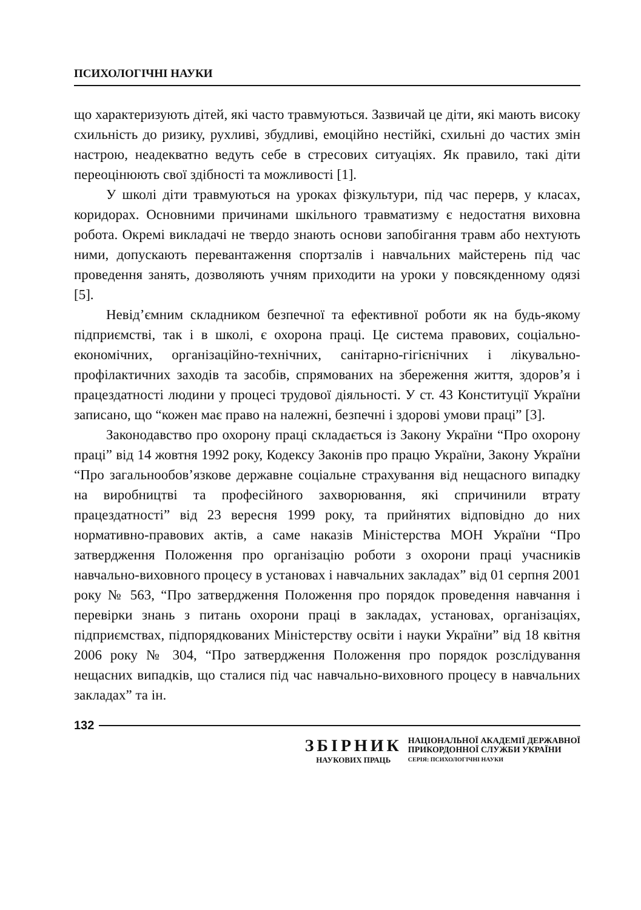ПСИХОЛОГІЧНІ НАУКИ
що характеризують дітей, які часто травмуються. Зазвичай це діти, які мають високу схильність до ризику, рухливі, збудливі, емоційно нестійкі, схильні до частих змін настрою, неадекватно ведуть себе в стресових ситуаціях. Як правило, такі діти переоцінюють свої здібності та можливості [1].
У школі діти травмуються на уроках фізкультури, під час перерв, у класах, коридорах. Основними причинами шкільного травматизму є недостатня виховна робота. Окремі викладачі не твердо знають основи запобігання травм або нехтують ними, допускають перевантаження спортзалів і навчальних майстерень під час проведення занять, дозволяють учням приходити на уроки у повсякденному одязі [5].
Невід’ємним складником безпечної та ефективної роботи як на будь-якому підприємстві, так і в школі, є охорона праці. Це система правових, соціально-економічних, організаційно-технічних, санітарно-гігієнічних і лікувально-профілактичних заходів та засобів, спрямованих на збереження життя, здоров’я і працездатності людини у процесі трудової діяльності. У ст. 43 Конституції України записано, що “кожен має право на належні, безпечні і здорові умови праці” [3].
Законодавство про охорону праці складається із Закону України “Про охорону праці” від 14 жовтня 1992 року, Кодексу Законів про працю України, Закону України “Про загальнообов’язкове державне соціальне страхування від нещасного випадку на виробництві та професійного захворювання, які спричинили втрату працездатності” від 23 вересня 1999 року, та прийнятих відповідно до них нормативно-правових актів, а саме наказів Міністерства МОН України “Про затвердження Положення про організацію роботи з охорони праці учасників навчально-виховного процесу в установах і навчальних закладах” від 01 серпня 2001 року № 563, “Про затвердження Положення про порядок проведення навчання і перевірки знань з питань охорони праці в закладах, установах, організаціях, підприємствах, підпорядкованих Міністерству освіти і науки України” від 18 квітня 2006 року № 304, “Про затвердження Положення про порядок розслідування нещасних випадків, що сталися під час навчально-виховного процесу в навчальних закладах” та ін.
132
ЗБІРНИК
НАУКОВИХ ПРАЦЬ
НАЦІОНАЛЬНОЇ АКАДЕМІЇ ДЕРЖАВНОЇ
ПРИКОРДОННОЇ СЛУЖБИ УКРАЇНИ
СЕРІЯ: ПСИХОЛОГІЧНІ НАУКИ